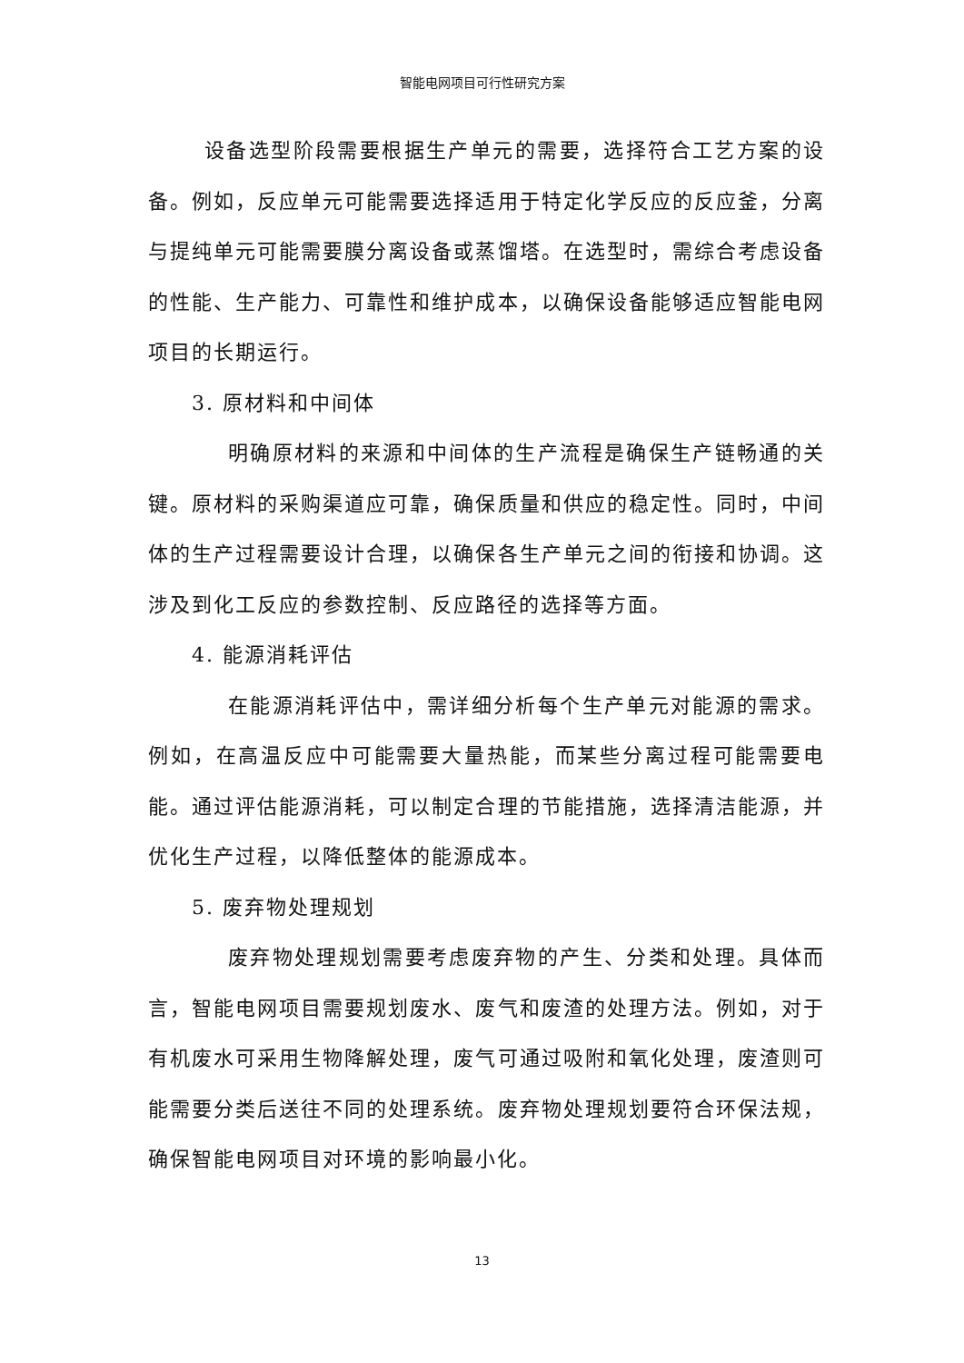智能电网项目可行性研究方案
设备选型阶段需要根据生产单元的需要，选择符合工艺方案的设备。例如，反应单元可能需要选择适用于特定化学反应的反应釜，分离与提纯单元可能需要膜分离设备或蒸馏塔。在选型时，需综合考虑设备的性能、生产能力、可靠性和维护成本，以确保设备能够适应智能电网项目的长期运行。
3. 原材料和中间体
明确原材料的来源和中间体的生产流程是确保生产链畅通的关键。原材料的采购渠道应可靠，确保质量和供应的稳定性。同时，中间体的生产过程需要设计合理，以确保各生产单元之间的衔接和协调。这涉及到化工反应的参数控制、反应路径的选择等方面。
4. 能源消耗评估
在能源消耗评估中，需详细分析每个生产单元对能源的需求。例如，在高温反应中可能需要大量热能，而某些分离过程可能需要电能。通过评估能源消耗，可以制定合理的节能措施，选择清洁能源，并优化生产过程，以降低整体的能源成本。
5. 废弃物处理规划
废弃物处理规划需要考虑废弃物的产生、分类和处理。具体而言，智能电网项目需要规划废水、废气和废渣的处理方法。例如，对于有机废水可采用生物降解处理，废气可通过吸附和氧化处理，废渣则可能需要分类后送往不同的处理系统。废弃物处理规划要符合环保法规，确保智能电网项目对环境的影响最小化。
13